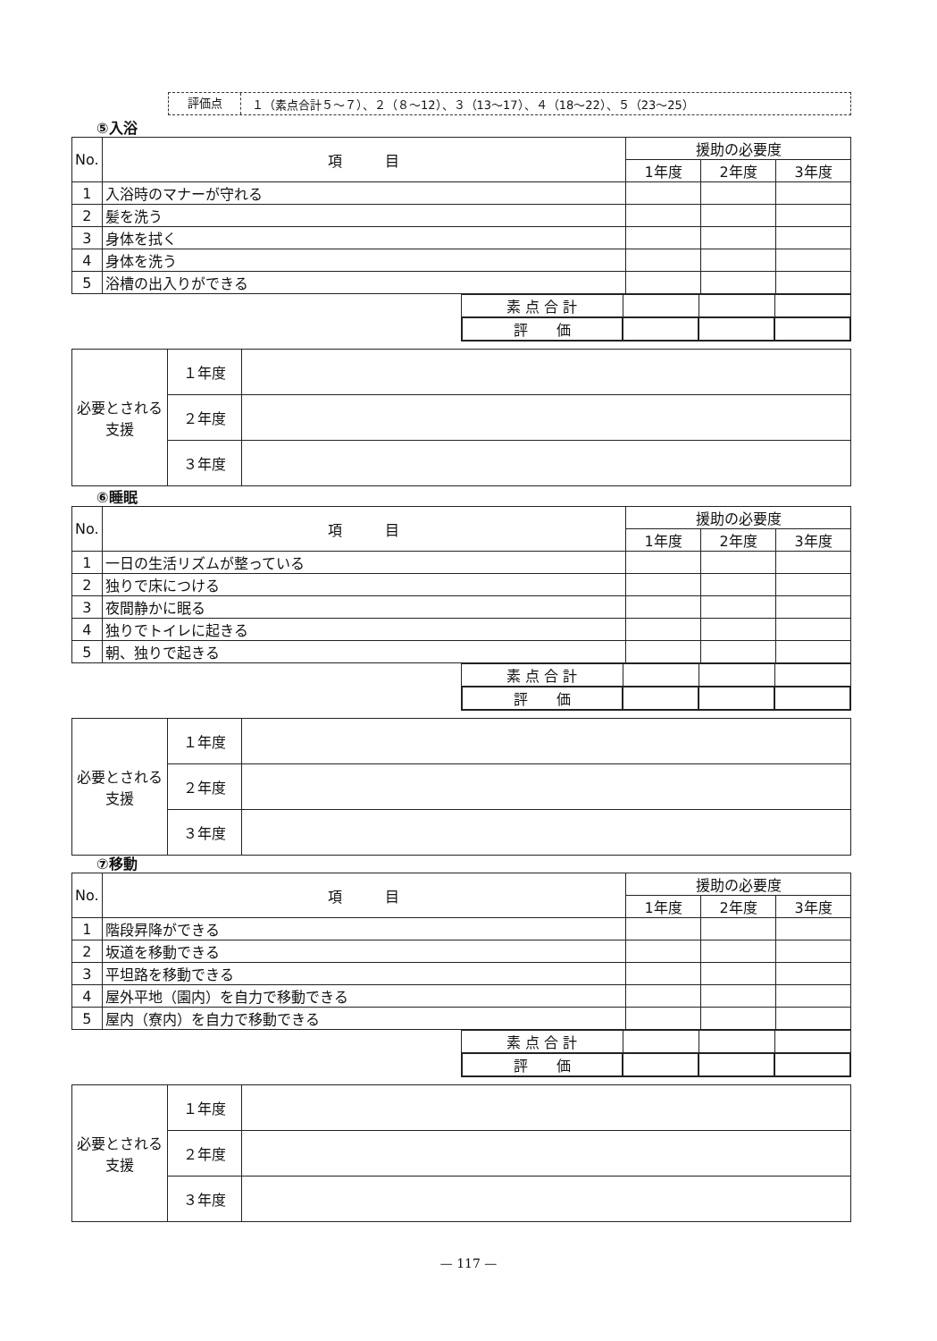評価点 １（素点合計５～７）、２（８～12）、３（13～17）、４（18～22）、５（23～25）
⑤入浴
| No. | 項 目 | 援助の必要度 | | |
| --- | --- | --- | --- | --- |
| | | 1年度 | 2年度 | 3年度 |
| 1 | 入浴時のマナーが守れる | | | |
| 2 | 髪を洗う | | | |
| 3 | 身体を拭く | | | |
| 4 | 身体を洗う | | | |
| 5 | 浴槽の出入りができる | | | |
| | 素 点 合 計 | | | |
| | 評 価 | | | |
| 必要とされる支援 | １年度 | |
| | ２年度 | |
| | ３年度 | |
⑥睡眠
| No. | 項 目 | 援助の必要度 | | |
| --- | --- | --- | --- | --- |
| | | 1年度 | 2年度 | 3年度 |
| 1 | 一日の生活リズムが整っている | | | |
| 2 | 独りで床につける | | | |
| 3 | 夜間静かに眠る | | | |
| 4 | 独りでトイレに起きる | | | |
| 5 | 朝、独りで起きる | | | |
| | 素 点 合 計 | | | |
| | 評 価 | | | |
| 必要とされる支援 | １年度 | |
| | ２年度 | |
| | ３年度 | |
⑦移動
| No. | 項 目 | 援助の必要度 | | |
| --- | --- | --- | --- | --- |
| | | 1年度 | 2年度 | 3年度 |
| 1 | 階段昇降ができる | | | |
| 2 | 坂道を移動できる | | | |
| 3 | 平坦路を移動できる | | | |
| 4 | 屋外平地（園内）を自力で移動できる | | | |
| 5 | 屋内（寮内）を自力で移動できる | | | |
| | 素 点 合 計 | | | |
| | 評 価 | | | |
| 必要とされる支援 | １年度 | |
| | ２年度 | |
| | ３年度 | |
— 117 —